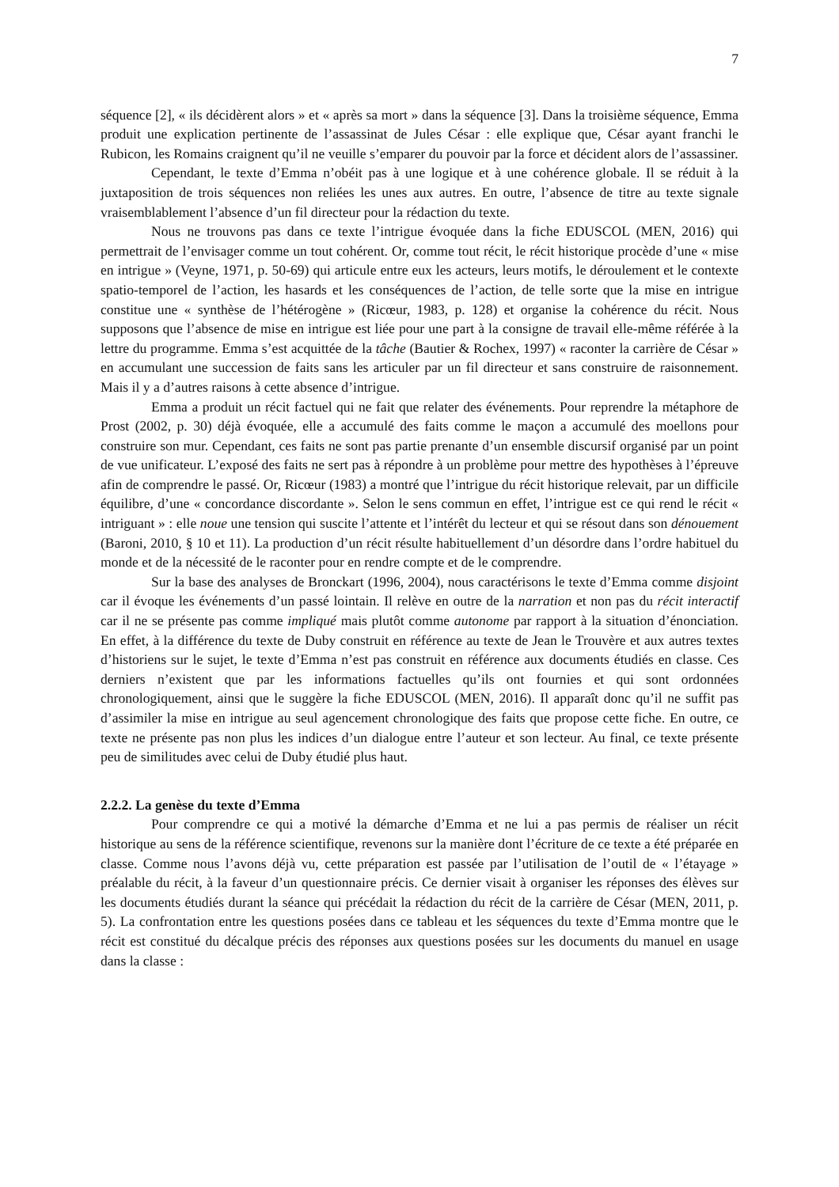7
séquence [2], « ils décidèrent alors » et « après sa mort » dans la séquence [3]. Dans la troisième séquence, Emma produit une explication pertinente de l’assassinat de Jules César : elle explique que, César ayant franchi le Rubicon, les Romains craignent qu’il ne veuille s’emparer du pouvoir par la force et décident alors de l’assassiner.
Cependant, le texte d’Emma n’obéit pas à une logique et à une cohérence globale. Il se réduit à la juxtaposition de trois séquences non reliées les unes aux autres. En outre, l’absence de titre au texte signale vraisemblablement l’absence d’un fil directeur pour la rédaction du texte.
Nous ne trouvons pas dans ce texte l’intrigue évoquée dans la fiche EDUSCOL (MEN, 2016) qui permettrait de l’envisager comme un tout cohérent. Or, comme tout récit, le récit historique procède d’une « mise en intrigue » (Veyne, 1971, p. 50-69) qui articule entre eux les acteurs, leurs motifs, le déroulement et le contexte spatio-temporel de l’action, les hasards et les conséquences de l’action, de telle sorte que la mise en intrigue constitue une « synthèse de l’hétérogène » (Ricœur, 1983, p. 128) et organise la cohérence du récit. Nous supposons que l’absence de mise en intrigue est liée pour une part à la consigne de travail elle-même référée à la lettre du programme. Emma s’est acquittée de la tâche (Bautier & Rochex, 1997) « raconter la carrière de César » en accumulant une succession de faits sans les articuler par un fil directeur et sans construire de raisonnement. Mais il y a d’autres raisons à cette absence d’intrigue.
Emma a produit un récit factuel qui ne fait que relater des événements. Pour reprendre la métaphore de Prost (2002, p. 30) déjà évoquée, elle a accumulé des faits comme le maçon a accumulé des moellons pour construire son mur. Cependant, ces faits ne sont pas partie prenante d’un ensemble discursif organisé par un point de vue unificateur. L’exposé des faits ne sert pas à répondre à un problème pour mettre des hypothèses à l’épreuve afin de comprendre le passé. Or, Ricœur (1983) a montré que l’intrigue du récit historique relevait, par un difficile équilibre, d’une « concordance discordante ». Selon le sens commun en effet, l’intrigue est ce qui rend le récit « intriguant » : elle noue une tension qui suscite l’attente et l’intérêt du lecteur et qui se résout dans son dénouement (Baroni, 2010, § 10 et 11). La production d’un récit résulte habituellement d’un désordre dans l’ordre habituel du monde et de la nécessité de le raconter pour en rendre compte et de le comprendre.
Sur la base des analyses de Bronckart (1996, 2004), nous caractérisons le texte d’Emma comme disjoint car il évoque les événements d’un passé lointain. Il relève en outre de la narration et non pas du récit interactif car il ne se présente pas comme impliqué mais plutôt comme autonome par rapport à la situation d’énonciation. En effet, à la différence du texte de Duby construit en référence au texte de Jean le Trouvère et aux autres textes d’historiens sur le sujet, le texte d’Emma n’est pas construit en référence aux documents étudiés en classe. Ces derniers n’existent que par les informations factuelles qu’ils ont fournies et qui sont ordonnées chronologiquement, ainsi que le suggère la fiche EDUSCOL (MEN, 2016). Il apparaît donc qu’il ne suffit pas d’assimiler la mise en intrigue au seul agencement chronologique des faits que propose cette fiche. En outre, ce texte ne présente pas non plus les indices d’un dialogue entre l’auteur et son lecteur. Au final, ce texte présente peu de similitudes avec celui de Duby étudié plus haut.
2.2.2. La genèse du texte d’Emma
Pour comprendre ce qui a motivé la démarche d’Emma et ne lui a pas permis de réaliser un récit historique au sens de la référence scientifique, revenons sur la manière dont l’écriture de ce texte a été préparée en classe. Comme nous l’avons déjà vu, cette préparation est passée par l’utilisation de l’outil de « l’étayage » préalable du récit, à la faveur d’un questionnaire précis. Ce dernier visait à organiser les réponses des élèves sur les documents étudiés durant la séance qui précédait la rédaction du récit de la carrière de César (MEN, 2011, p. 5). La confrontation entre les questions posées dans ce tableau et les séquences du texte d’Emma montre que le récit est constitué du décalque précis des réponses aux questions posées sur les documents du manuel en usage dans la classe :